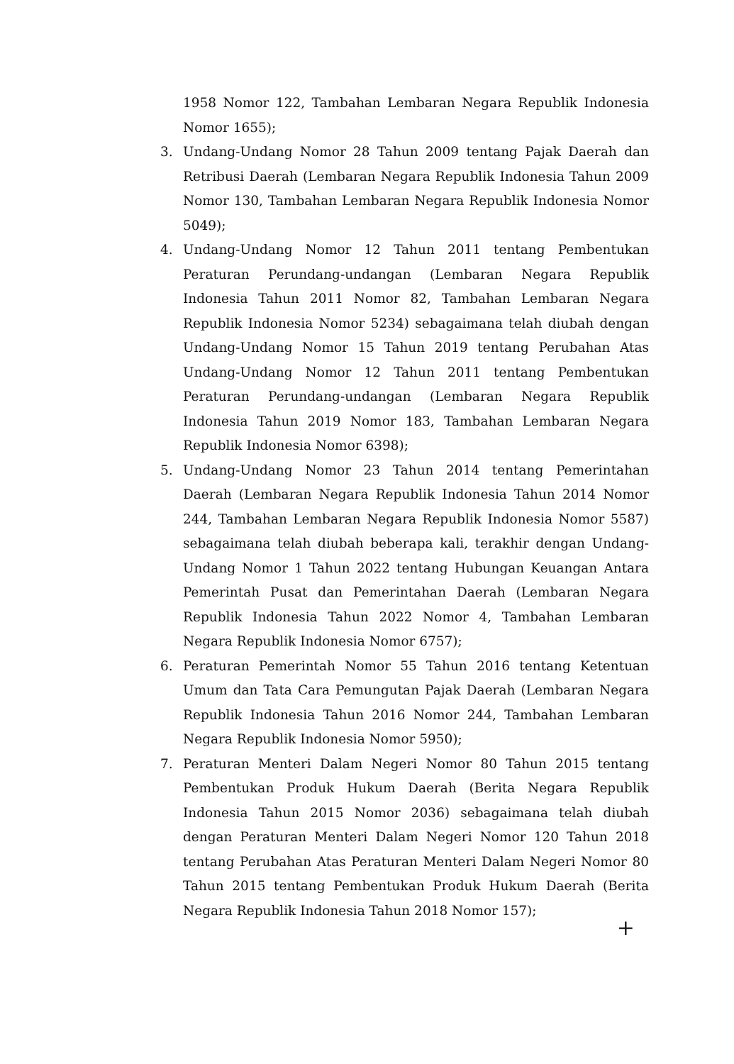1958 Nomor 122, Tambahan Lembaran Negara Republik Indonesia Nomor 1655);
3. Undang-Undang Nomor 28 Tahun 2009 tentang Pajak Daerah dan Retribusi Daerah (Lembaran Negara Republik Indonesia Tahun 2009 Nomor 130, Tambahan Lembaran Negara Republik Indonesia Nomor 5049);
4. Undang-Undang Nomor 12 Tahun 2011 tentang Pembentukan Peraturan Perundang-undangan (Lembaran Negara Republik Indonesia Tahun 2011 Nomor 82, Tambahan Lembaran Negara Republik Indonesia Nomor 5234) sebagaimana telah diubah dengan Undang-Undang Nomor 15 Tahun 2019 tentang Perubahan Atas Undang-Undang Nomor 12 Tahun 2011 tentang Pembentukan Peraturan Perundang-undangan (Lembaran Negara Republik Indonesia Tahun 2019 Nomor 183, Tambahan Lembaran Negara Republik Indonesia Nomor 6398);
5. Undang-Undang Nomor 23 Tahun 2014 tentang Pemerintahan Daerah (Lembaran Negara Republik Indonesia Tahun 2014 Nomor 244, Tambahan Lembaran Negara Republik Indonesia Nomor 5587) sebagaimana telah diubah beberapa kali, terakhir dengan Undang-Undang Nomor 1 Tahun 2022 tentang Hubungan Keuangan Antara Pemerintah Pusat dan Pemerintahan Daerah (Lembaran Negara Republik Indonesia Tahun 2022 Nomor 4, Tambahan Lembaran Negara Republik Indonesia Nomor 6757);
6. Peraturan Pemerintah Nomor 55 Tahun 2016 tentang Ketentuan Umum dan Tata Cara Pemungutan Pajak Daerah (Lembaran Negara Republik Indonesia Tahun 2016 Nomor 244, Tambahan Lembaran Negara Republik Indonesia Nomor 5950);
7. Peraturan Menteri Dalam Negeri Nomor 80 Tahun 2015 tentang Pembentukan Produk Hukum Daerah (Berita Negara Republik Indonesia Tahun 2015 Nomor 2036) sebagaimana telah diubah dengan Peraturan Menteri Dalam Negeri Nomor 120 Tahun 2018 tentang Perubahan Atas Peraturan Menteri Dalam Negeri Nomor 80 Tahun 2015 tentang Pembentukan Produk Hukum Daerah (Berita Negara Republik Indonesia Tahun 2018 Nomor 157);
+